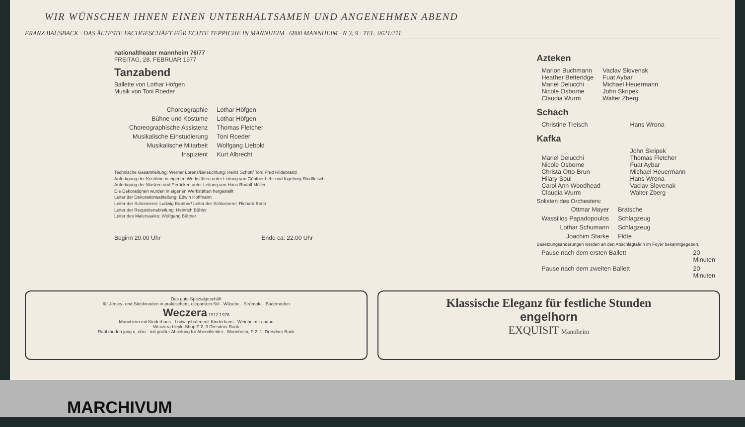WIR WÜNSCHEN IHNEN EINEN UNTERHALTSAMEN UND ANGENEHMEN ABEND
FRANZ BAUSBACK · DAS ÄLTESTE FACHGESCHÄFT FÜR ECHTE TEPPICHE IN MANNHEIM · 6800 MANNHEIM · N 3, 9 · TEL. 0621/211
nationaltheater mannheim 76/77
FREITAG, 28. FEBRUAR 1977
Tanzabend
Ballette von Lothar Höfgen
Musik von Toni Roeder
| Choreographie | Lothar Höfgen |
| Bühne und Kostüme | Lothar Höfgen |
| Choreographische Assistenz | Thomas Fletcher |
| Musikalische Einstudierung | Toni Roeder |
| Musikalische Mitarbeit | Wolfgang Liebold |
| Inspizient | Kurt Albrecht |
Technische Gesamtleitung: Werner Lorenz/Beleuchtung: Heinz Schott/ Ton: Fred Hildebrand
Anfertigung der Kostüme in eigenen Werkstätten unter Leitung von Günther Lehr und Ingeborg Rindfleisch
Anfertigung der Masken und Perücken unter Leitung von Hans Rudolf Müller
Die Dekorationen wurden in eigenen Werkstätten hergestellt
Leiter der Dekorationsabteilung: Edwin Hoffmann
Leiter der Schreinerei: Ludwig Brunner/ Leiter der Schlosserei: Richard Berlo
Leiter der Requisitenabteilung: Heinrich Bühler
Leiter des Malersaales: Wolfgang Büttner
Beginn 20.00 Uhr Ende ca. 22.00 Uhr
Azteken
| Marion Buchmann Heather Betteridge Mariel Delucchi Nicole Osborne Claudia Wurm | Vaclav Slovenak Fuat Aybar Michael Heuermann John Skripek Walter Zberg |
Schach
| Christine Treisch | Hans Wrona |
Kafka
| Mariel Delucchi Nicole Osborne Christa Otto-Brun Hilary Soul Carol Ann Woodhead Claudia Wurm | John Skripek Thomas Fletcher Fuat Aybar Michael Heuermann Hans Wrona Vaclav Slovenak Walter Zberg |
Solisten des Orchesters:
| Ottmar Mayer | Bratsche |
| Wassilios Papadopoulos | Schlagzeug |
| Lothar Schumann | Schlagzeug |
| Joachim Starke | Flöte |
Besetzungsänderungen werden an den Anschlagtafeln im Foyer bekanntgegeben.
| Pause nach dem ersten Ballett | 20 Minuten |
| Pause nach dem zweiten Ballett | 20 Minuten |
Das gute Spezialgeschäft
für Jersey- und Strickmoden in praktischem, elegantem Stil · Wäsche · Strümpfe · Bademoden
Weczera 1912 1976
Mannheim mit Kinderhaus · Ludwigshafen mit Kinderhaus · Weinheim Landau
Weczera bleyle Shop P 2, 3 Dresdner Bank
Raúl moden jung u. chic · mit großer Abteilung für Abendkleider · Mannheim, P 2, 1, Dresdner Bank
Klassische Eleganz für festliche Stunden
engelhorn
EXQUISIT Mannheim
MARCHIVUM